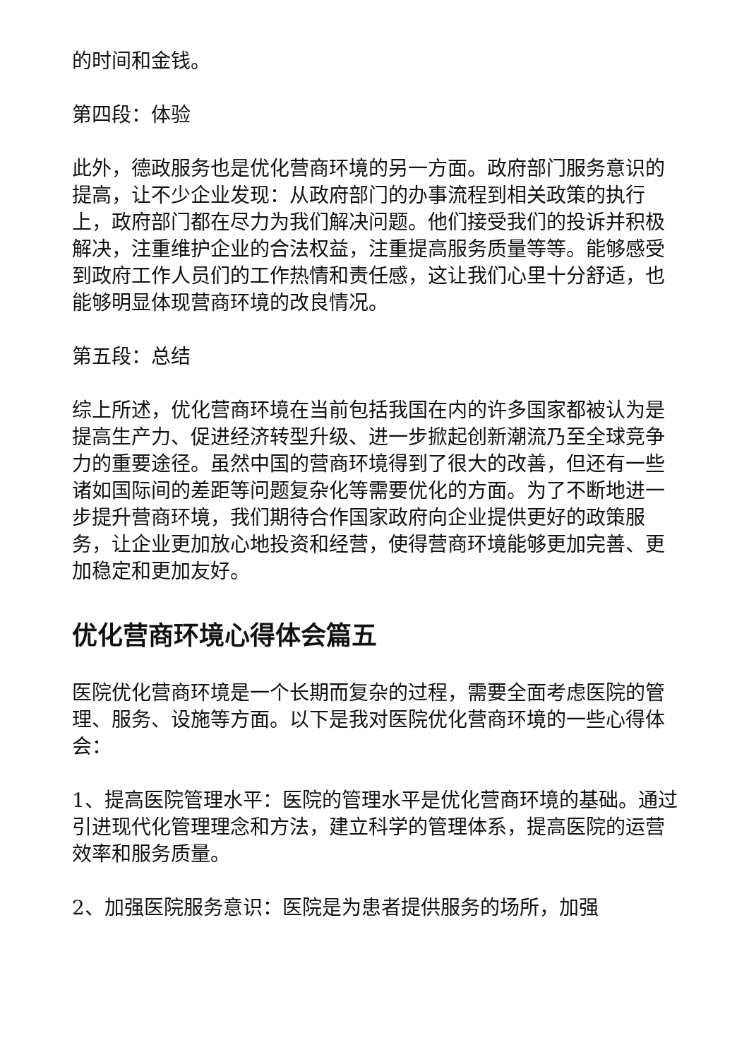的时间和金钱。
第四段：体验
此外，德政服务也是优化营商环境的另一方面。政府部门服务意识的提高，让不少企业发现：从政府部门的办事流程到相关政策的执行上，政府部门都在尽力为我们解决问题。他们接受我们的投诉并积极解决，注重维护企业的合法权益，注重提高服务质量等等。能够感受到政府工作人员们的工作热情和责任感，这让我们心里十分舒适，也能够明显体现营商环境的改良情况。
第五段：总结
综上所述，优化营商环境在当前包括我国在内的许多国家都被认为是提高生产力、促进经济转型升级、进一步掀起创新潮流乃至全球竞争力的重要途径。虽然中国的营商环境得到了很大的改善，但还有一些诸如国际间的差距等问题复杂化等需要优化的方面。为了不断地进一步提升营商环境，我们期待合作国家政府向企业提供更好的政策服务，让企业更加放心地投资和经营，使得营商环境能够更加完善、更加稳定和更加友好。
优化营商环境心得体会篇五
医院优化营商环境是一个长期而复杂的过程，需要全面考虑医院的管理、服务、设施等方面。以下是我对医院优化营商环境的一些心得体会：
1、提高医院管理水平：医院的管理水平是优化营商环境的基础。通过引进现代化管理理念和方法，建立科学的管理体系，提高医院的运营效率和服务质量。
2、加强医院服务意识：医院是为患者提供服务的场所，加强